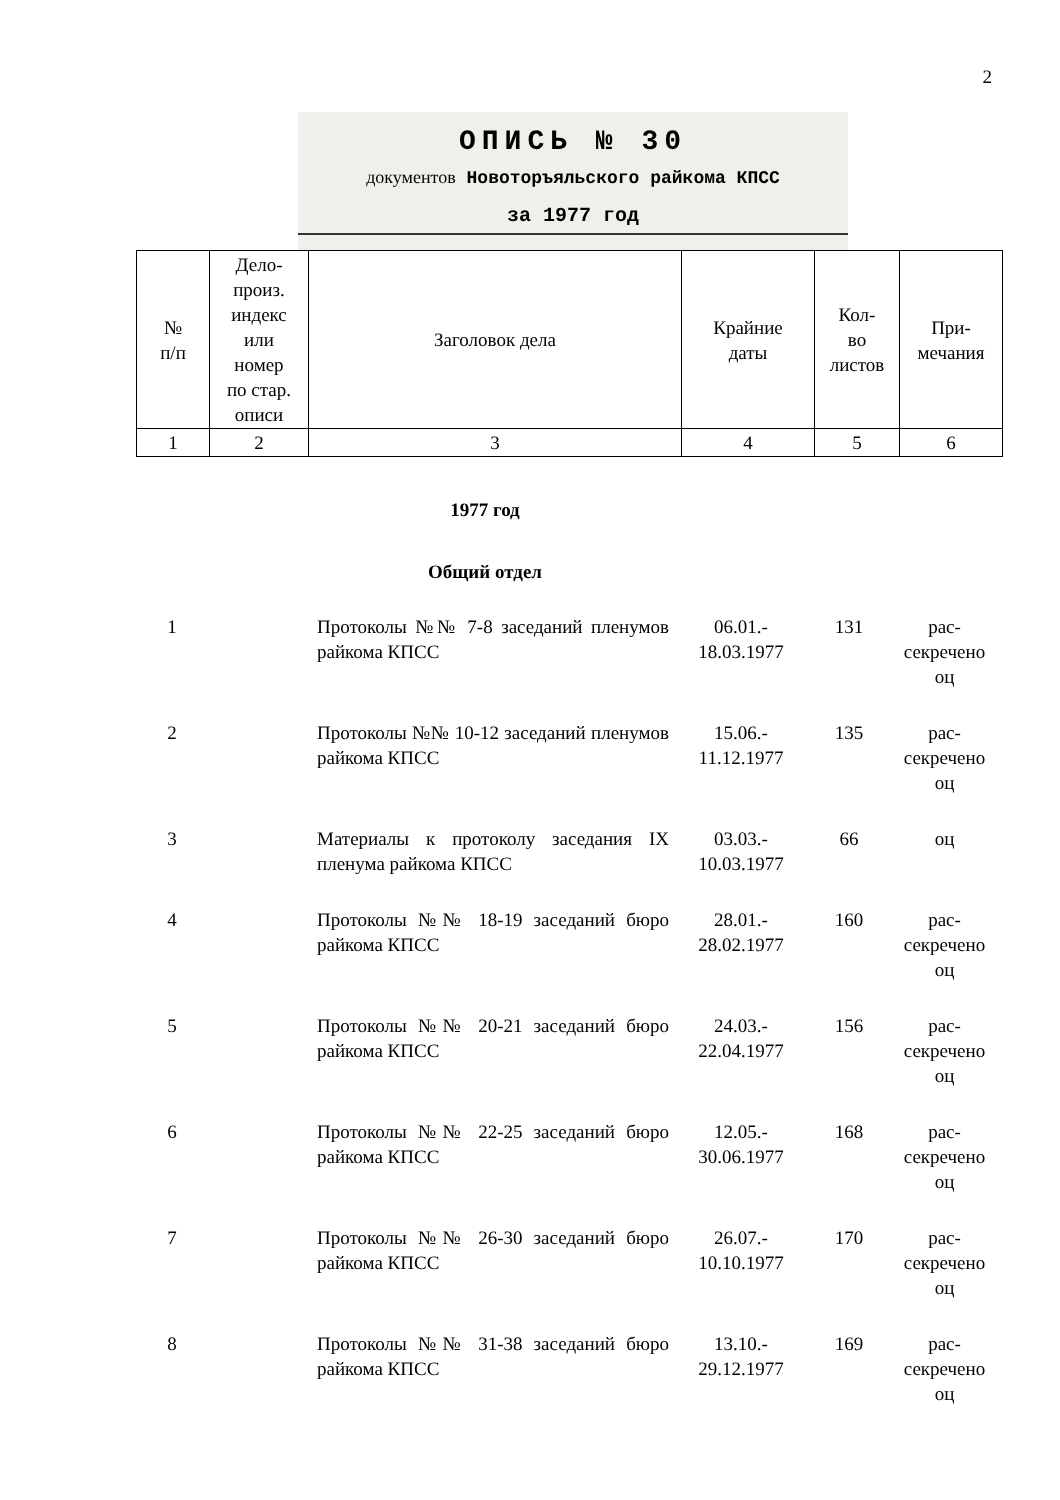2
ОПИСЬ № 30
документов Новоторъяльского райкома КПСС
за 1977 год
| № п/п | Дело- произ. индекс или номер по стар. описи | Заголовок дела | Крайние даты | Кол- во листов | При- мечания |
| 1 | 2 | 3 | 4 | 5 | 6 |
1977 год
Общий отдел
| 1 | | Протоколы №№ 7-8 заседаний пле­нумов райкома КПСС | 06.01.- 18.03.1977 | 131 | рас- секречено оц |
| 2 | | Протоколы №№ 10-12 заседаний пленумов райкома КПСС | 15.06.- 11.12.1977 | 135 | рас- секречено оц |
| 3 | | Материалы к протоколу заседания IX пленума райкома КПСС | 03.03.- 10.03.1977 | 66 | оц |
| 4 | | Протоколы №№ 18-19 заседаний бю­ро райкома КПСС | 28.01.- 28.02.1977 | 160 | рас- секречено оц |
| 5 | | Протоколы №№ 20-21 заседаний бю­ро райкома КПСС | 24.03.- 22.04.1977 | 156 | рас- секречено оц |
| 6 | | Протоколы №№ 22-25 заседаний бю­ро райкома КПСС | 12.05.- 30.06.1977 | 168 | рас- секречено оц |
| 7 | | Протоколы №№ 26-30 заседаний бю­ро райкома КПСС | 26.07.- 10.10.1977 | 170 | рас- секречено оц |
| 8 | | Протоколы №№ 31-38 заседаний бю­ро райкома КПСС | 13.10.- 29.12.1977 | 169 | рас- секречено оц |